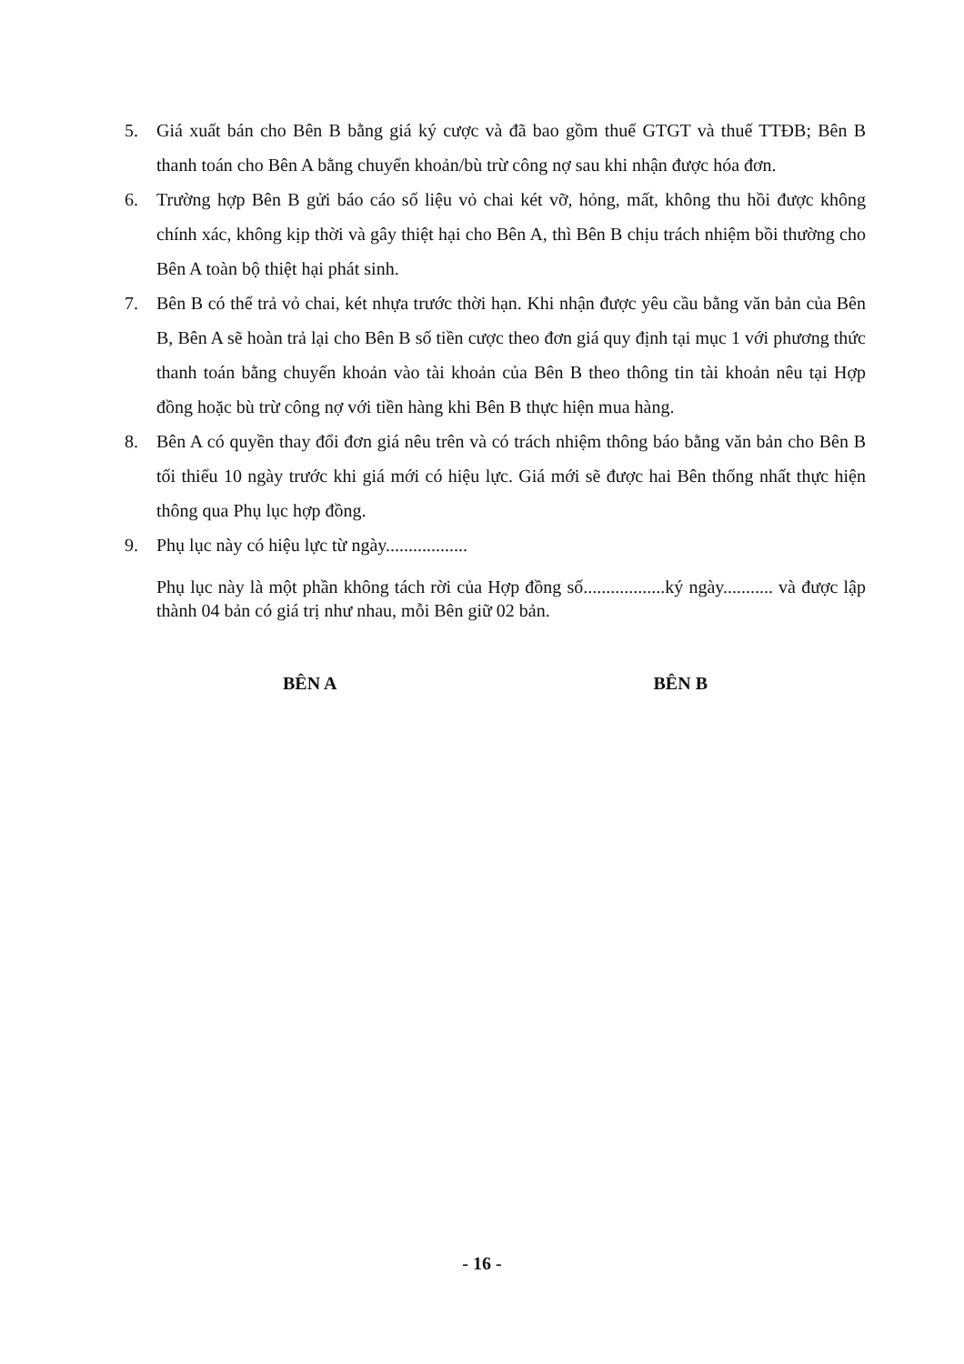5. Giá xuất bán cho Bên B bằng giá ký cược và đã bao gồm thuế GTGT và thuế TTĐB; Bên B thanh toán cho Bên A bằng chuyển khoản/bù trừ công nợ sau khi nhận được hóa đơn.
6. Trường hợp Bên B gửi báo cáo số liệu vỏ chai két vỡ, hỏng, mất, không thu hồi được không chính xác, không kịp thời và gây thiệt hại cho Bên A, thì Bên B chịu trách nhiệm bồi thường cho Bên A toàn bộ thiệt hại phát sinh.
7. Bên B có thể trả vỏ chai, két nhựa trước thời hạn. Khi nhận được yêu cầu bằng văn bản của Bên B, Bên A sẽ hoàn trả lại cho Bên B số tiền cược theo đơn giá quy định tại mục 1 với phương thức thanh toán bằng chuyển khoản vào tài khoản của Bên B theo thông tin tài khoản nêu tại Hợp đồng hoặc bù trừ công nợ với tiền hàng khi Bên B thực hiện mua hàng.
8. Bên A có quyền thay đổi đơn giá nêu trên và có trách nhiệm thông báo bằng văn bản cho Bên B tối thiểu 10 ngày trước khi giá mới có hiệu lực. Giá mới sẽ được hai Bên thống nhất thực hiện thông qua Phụ lục hợp đồng.
9. Phụ lục này có hiệu lực từ ngày..................
Phụ lục này là một phần không tách rời của Hợp đồng số..................ký ngày........... và được lập thành 04 bản có giá trị như nhau, mỗi Bên giữ 02 bản.
BÊN A BÊN B
- 16 -